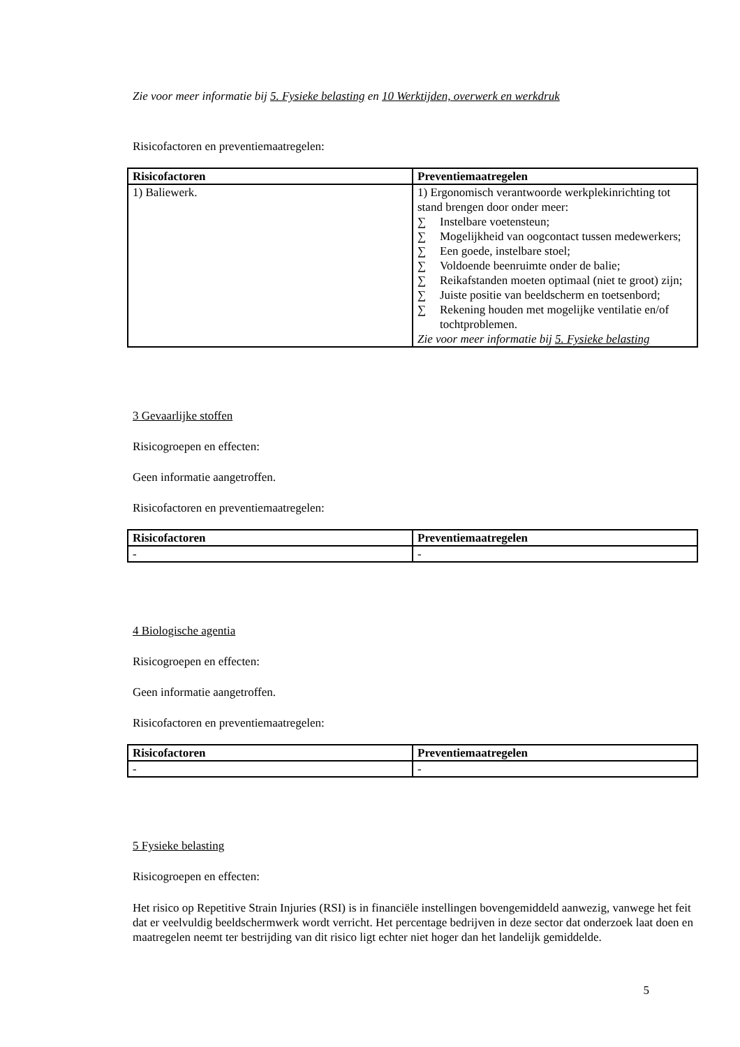Zie voor meer informatie bij 5. Fysieke belasting en 10 Werktijden, overwerk en werkdruk
Risicofactoren en preventiemaatregelen:
| Risicofactoren | Preventiemaatregelen |
| --- | --- |
| 1) Baliewerk. | 1) Ergonomisch verantwoorde werkplekinrichting tot stand brengen door onder meer: ∑ Instelbare voetensteun; ∑ Mogelijkheid van oogcontact tussen medewerkers; ∑ Een goede, instelbare stoel; ∑ Voldoende beenruimte onder de balie; ∑ Reikafstanden moeten optimaal (niet te groot) zijn; ∑ Juiste positie van beeldscherm en toetsenbord; ∑ Rekening houden met mogelijke ventilatie en/of tochtproblemen. Zie voor meer informatie bij 5. Fysieke belasting |
3 Gevaarlijke stoffen
Risicogroepen en effecten:
Geen informatie aangetroffen.
Risicofactoren en preventiemaatregelen:
| Risicofactoren | Preventiemaatregelen |
| --- | --- |
| - | - |
4 Biologische agentia
Risicogroepen en effecten:
Geen informatie aangetroffen.
Risicofactoren en preventiemaatregelen:
| Risicofactoren | Preventiemaatregelen |
| --- | --- |
| - | - |
5 Fysieke belasting
Risicogroepen en effecten:
Het risico op Repetitive Strain Injuries (RSI) is in financiële instellingen bovengemiddeld aanwezig, vanwege het feit dat er veelvuldig beeldschermwerk wordt verricht. Het percentage bedrijven in deze sector dat onderzoek laat doen en maatregelen neemt ter bestrijding van dit risico ligt echter niet hoger dan het landelijk gemiddelde.
5